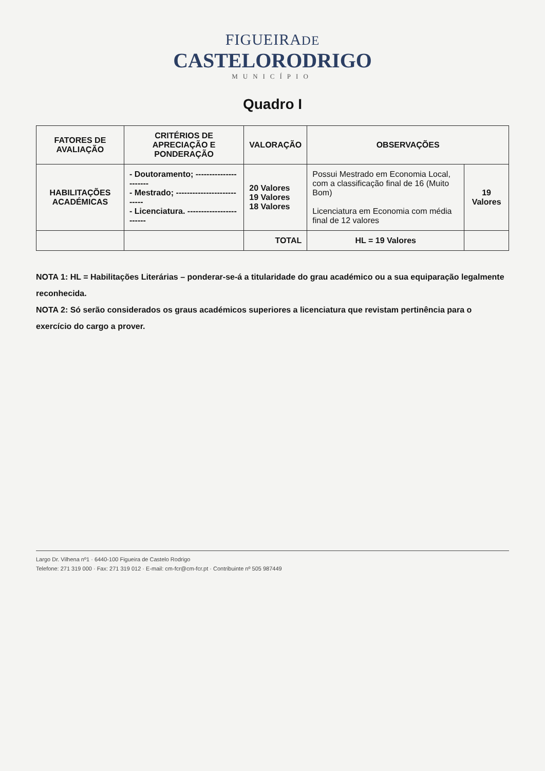FIGUEIRADE
CASTELORODRIGO
MUNICÍPIO
Quadro I
| FATORES DE AVALIAÇÃO | CRITÉRIOS DE APRECIAÇÃO E PONDERAÇÃO | VALORAÇÃO | OBSERVAÇÕES | |
| --- | --- | --- | --- | --- |
| HABILITAÇÕES ACADÉMICAS | - Doutoramento; ---------------------- - Mestrado; --------------------------- - Licenciatura. ------------------------ | 20 Valores 19 Valores 18 Valores | Possui Mestrado em Economia Local, com a classificação final de 16 (Muito Bom) Licenciatura em Economia com média final de 12 valores | 19 Valores |
| | | TOTAL | HL = 19 Valores | |
NOTA 1: HL = Habilitações Literárias – ponderar-se-á a titularidade do grau académico ou a sua equiparação legalmente reconhecida.
NOTA 2: Só serão considerados os graus académicos superiores a licenciatura que revistam pertinência para o exercício do cargo a prover.
Largo Dr. Vilhena nº1 · 6440-100 Figueira de Castelo Rodrigo
Telefone: 271 319 000 · Fax: 271 319 012 · E-mail: cm-fcr@cm-fcr.pt · Contribuinte nº 505 987449